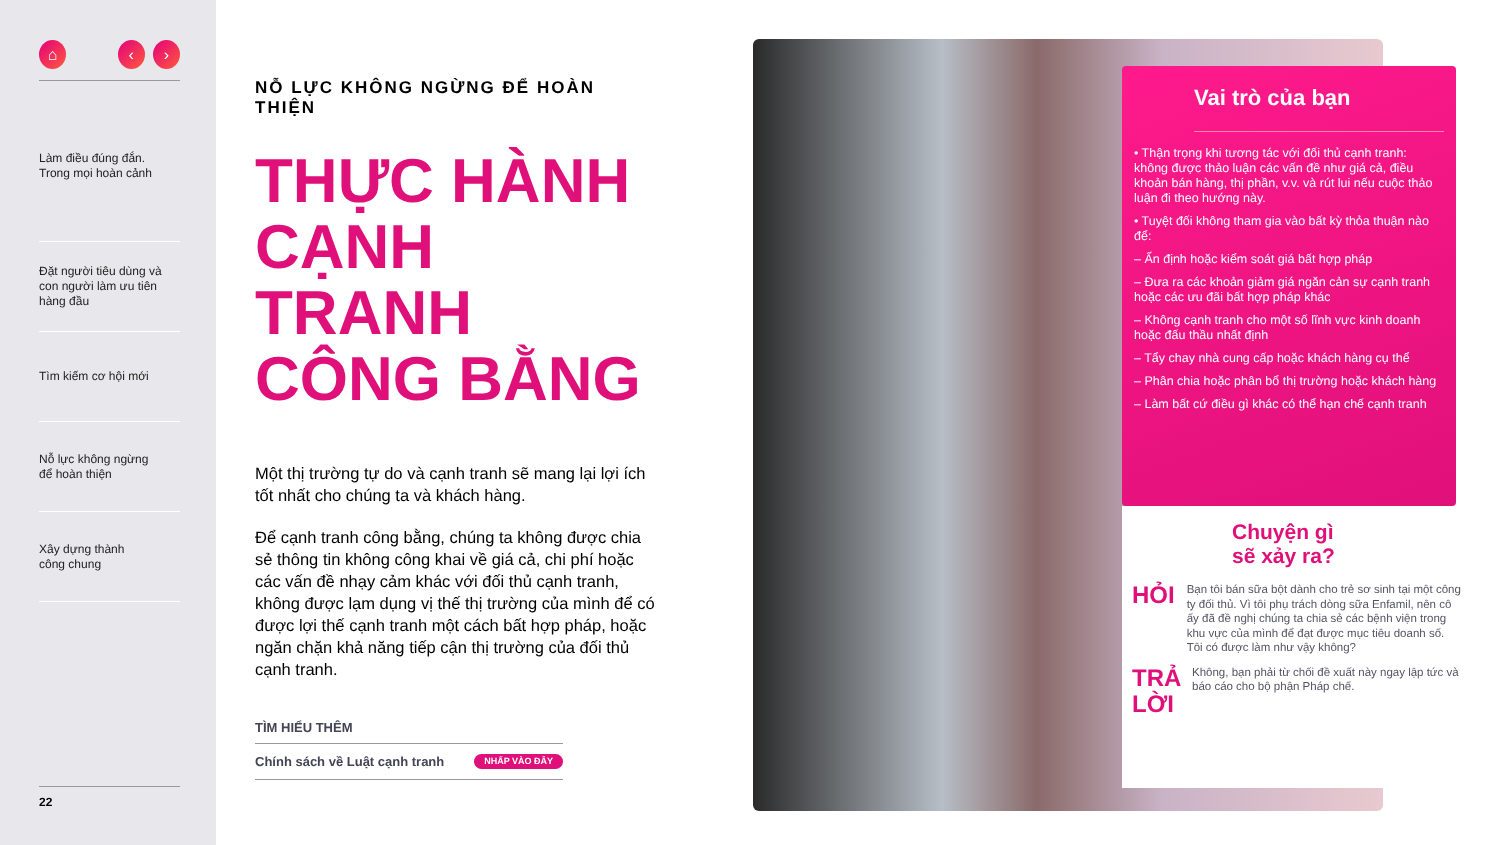⌂ ‹ ›
Làm điều đúng đắn.
Trong mọi hoàn cảnh
Đặt người tiêu dùng và con người làm ưu tiên hàng đầu
Tìm kiếm cơ hội mới
Nỗ lực không ngừng
để hoàn thiện
Xây dựng thành
công chung
22
NỖ LỰC KHÔNG NGỪNG ĐỂ HOÀN THIỆN
THỰC HÀNH CẠNH TRANH CÔNG BẰNG
Một thị trường tự do và cạnh tranh sẽ mang lại lợi ích tốt nhất cho chúng ta và khách hàng.
Để cạnh tranh công bằng, chúng ta không được chia sẻ thông tin không công khai về giá cả, chi phí hoặc các vấn đề nhạy cảm khác với đối thủ cạnh tranh, không được lạm dụng vị thế thị trường của mình để có được lợi thế cạnh tranh một cách bất hợp pháp, hoặc ngăn chặn khả năng tiếp cận thị trường của đối thủ cạnh tranh.
TÌM HIỂU THÊM
Chính sách về Luật cạnh tranh NHẤP VÀO ĐÂY
Vai trò của bạn
• Thận trọng khi tương tác với đối thủ cạnh tranh: không được thảo luận các vấn đề như giá cả, điều khoản bán hàng, thị phần, v.v. và rút lui nếu cuộc thảo luận đi theo hướng này.
• Tuyệt đối không tham gia vào bất kỳ thỏa thuận nào để:
– Ấn định hoặc kiểm soát giá bất hợp pháp
– Đưa ra các khoản giảm giá ngăn cản sự cạnh tranh hoặc các ưu đãi bất hợp pháp khác
– Không cạnh tranh cho một số lĩnh vực kinh doanh hoặc đấu thầu nhất định
– Tẩy chay nhà cung cấp hoặc khách hàng cụ thể
– Phân chia hoặc phân bổ thị trường hoặc khách hàng
– Làm bất cứ điều gì khác có thể hạn chế cạnh tranh
Chuyện gì
sẽ xảy ra?
HỎI Bạn tôi bán sữa bột dành cho trẻ sơ sinh tại một công ty đối thủ. Vì tôi phụ trách dòng sữa Enfamil, nên cô ấy đã đề nghị chúng ta chia sẻ các bệnh viện trong khu vực của mình để đạt được mục tiêu doanh số. Tôi có được làm như vậy không?
TRẢ LỜI Không, bạn phải từ chối đề xuất này ngay lập tức và báo cáo cho bộ phận Pháp chế.